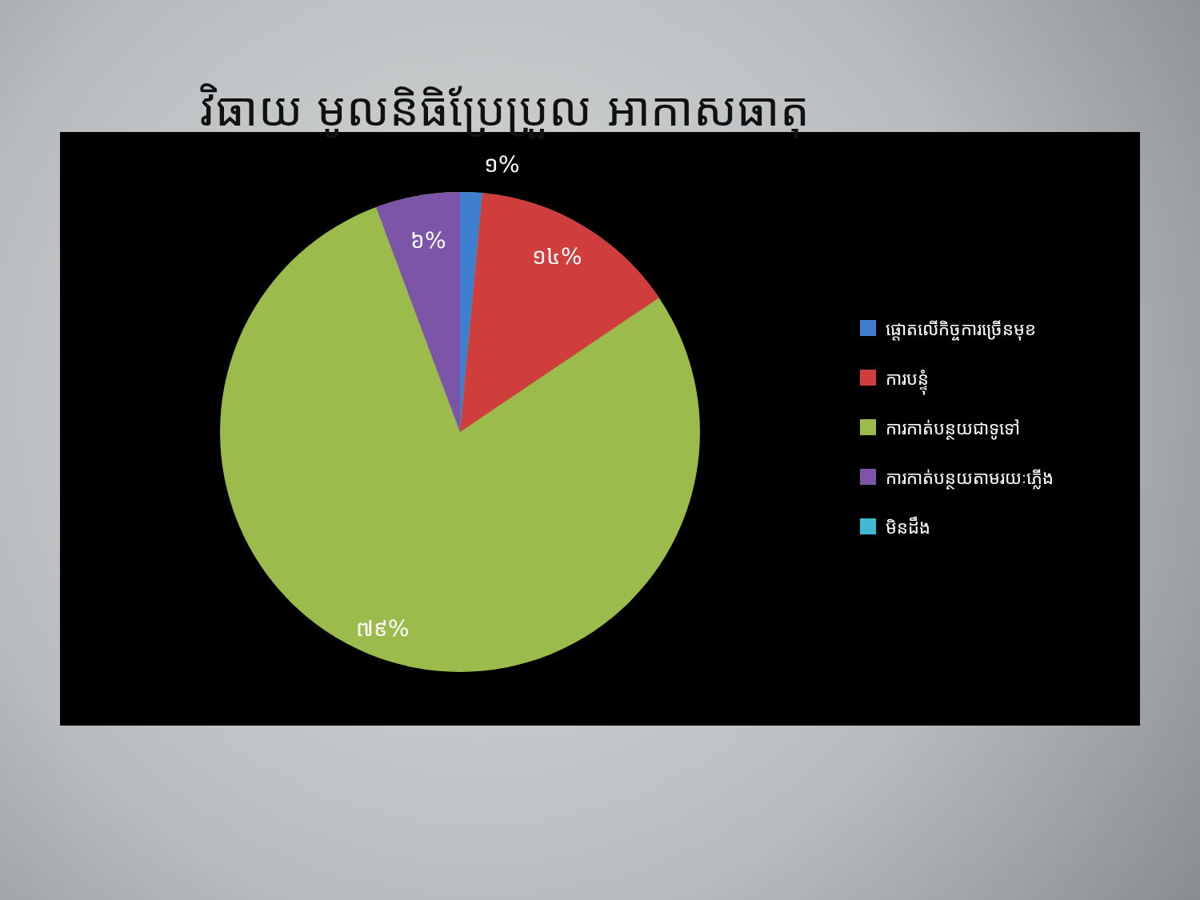វិធាយ មូលនិធិប្រែប្រួល អាកាសធាតុ
១%
១៤%
៦%
៧៩%
ផ្តោតលើកិច្ចការច្រើនមុខ
ការបន្ទុំ
ការកាត់បន្ថយជាទូទៅ
ការកាត់បន្ថយតាមរយៈភ្លើង
មិនដឹង